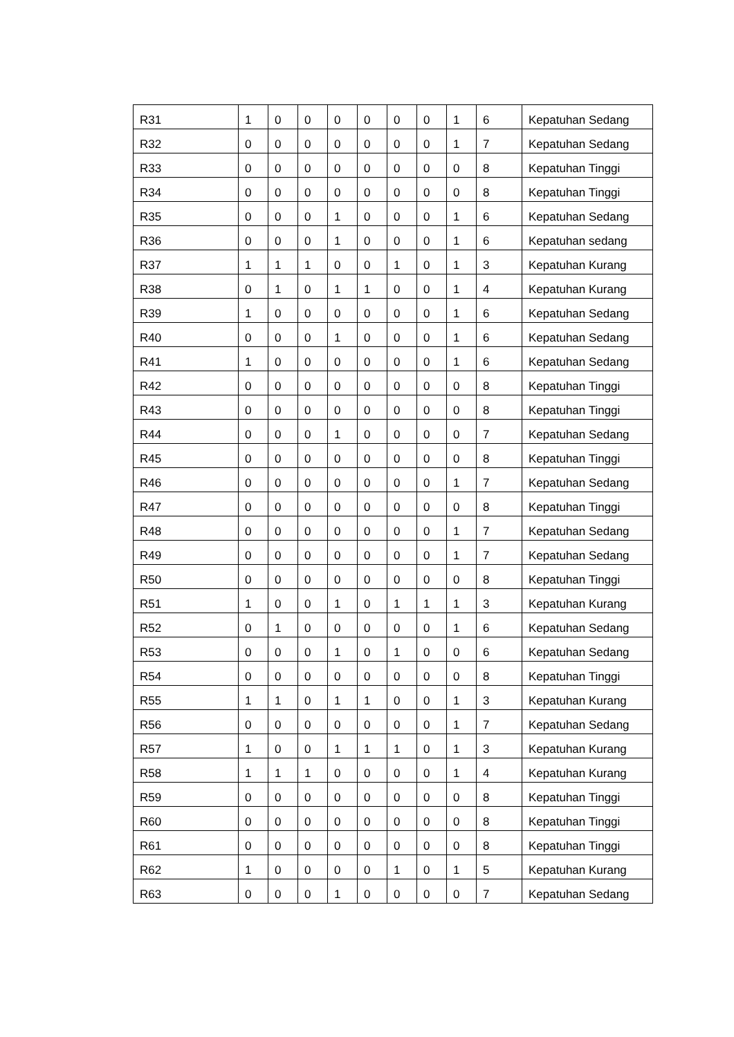| R31 | 1 | 0 | 0 | 0 | 0 | 0 | 0 | 1 | 6 | Kepatuhan Sedang |
| R32 | 0 | 0 | 0 | 0 | 0 | 0 | 0 | 1 | 7 | Kepatuhan Sedang |
| R33 | 0 | 0 | 0 | 0 | 0 | 0 | 0 | 0 | 8 | Kepatuhan Tinggi |
| R34 | 0 | 0 | 0 | 0 | 0 | 0 | 0 | 0 | 8 | Kepatuhan Tinggi |
| R35 | 0 | 0 | 0 | 1 | 0 | 0 | 0 | 1 | 6 | Kepatuhan Sedang |
| R36 | 0 | 0 | 0 | 1 | 0 | 0 | 0 | 1 | 6 | Kepatuhan sedang |
| R37 | 1 | 1 | 1 | 0 | 0 | 1 | 0 | 1 | 3 | Kepatuhan Kurang |
| R38 | 0 | 1 | 0 | 1 | 1 | 0 | 0 | 1 | 4 | Kepatuhan Kurang |
| R39 | 1 | 0 | 0 | 0 | 0 | 0 | 0 | 1 | 6 | Kepatuhan Sedang |
| R40 | 0 | 0 | 0 | 1 | 0 | 0 | 0 | 1 | 6 | Kepatuhan Sedang |
| R41 | 1 | 0 | 0 | 0 | 0 | 0 | 0 | 1 | 6 | Kepatuhan Sedang |
| R42 | 0 | 0 | 0 | 0 | 0 | 0 | 0 | 0 | 8 | Kepatuhan Tinggi |
| R43 | 0 | 0 | 0 | 0 | 0 | 0 | 0 | 0 | 8 | Kepatuhan Tinggi |
| R44 | 0 | 0 | 0 | 1 | 0 | 0 | 0 | 0 | 7 | Kepatuhan Sedang |
| R45 | 0 | 0 | 0 | 0 | 0 | 0 | 0 | 0 | 8 | Kepatuhan Tinggi |
| R46 | 0 | 0 | 0 | 0 | 0 | 0 | 0 | 1 | 7 | Kepatuhan Sedang |
| R47 | 0 | 0 | 0 | 0 | 0 | 0 | 0 | 0 | 8 | Kepatuhan Tinggi |
| R48 | 0 | 0 | 0 | 0 | 0 | 0 | 0 | 1 | 7 | Kepatuhan Sedang |
| R49 | 0 | 0 | 0 | 0 | 0 | 0 | 0 | 1 | 7 | Kepatuhan Sedang |
| R50 | 0 | 0 | 0 | 0 | 0 | 0 | 0 | 0 | 8 | Kepatuhan Tinggi |
| R51 | 1 | 0 | 0 | 1 | 0 | 1 | 1 | 1 | 3 | Kepatuhan Kurang |
| R52 | 0 | 1 | 0 | 0 | 0 | 0 | 0 | 1 | 6 | Kepatuhan Sedang |
| R53 | 0 | 0 | 0 | 1 | 0 | 1 | 0 | 0 | 6 | Kepatuhan Sedang |
| R54 | 0 | 0 | 0 | 0 | 0 | 0 | 0 | 0 | 8 | Kepatuhan Tinggi |
| R55 | 1 | 1 | 0 | 1 | 1 | 0 | 0 | 1 | 3 | Kepatuhan Kurang |
| R56 | 0 | 0 | 0 | 0 | 0 | 0 | 0 | 1 | 7 | Kepatuhan Sedang |
| R57 | 1 | 0 | 0 | 1 | 1 | 1 | 0 | 1 | 3 | Kepatuhan Kurang |
| R58 | 1 | 1 | 1 | 0 | 0 | 0 | 0 | 1 | 4 | Kepatuhan Kurang |
| R59 | 0 | 0 | 0 | 0 | 0 | 0 | 0 | 0 | 8 | Kepatuhan Tinggi |
| R60 | 0 | 0 | 0 | 0 | 0 | 0 | 0 | 0 | 8 | Kepatuhan Tinggi |
| R61 | 0 | 0 | 0 | 0 | 0 | 0 | 0 | 0 | 8 | Kepatuhan Tinggi |
| R62 | 1 | 0 | 0 | 0 | 0 | 1 | 0 | 1 | 5 | Kepatuhan Kurang |
| R63 | 0 | 0 | 0 | 1 | 0 | 0 | 0 | 0 | 7 | Kepatuhan Sedang |